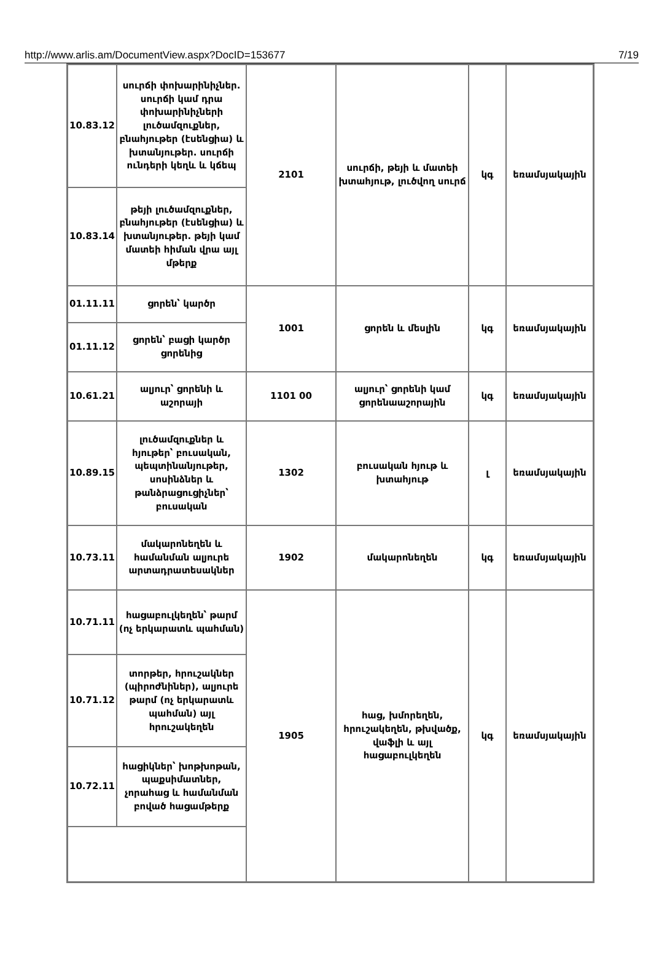http://www.arlis.am/DocumentView.aspx?DocID=153677 7/19
| 10.83.12 | սուրճի փոխարինիչներ. սուրճի կամ դրա փոխարինիչների լուծամզուքներ, բնահյութեր (էսենցիա) և խտանյութեր. սուրճի ունդերի կեղև և կճեպ | 2101 | սուրճի, թեյի և մատեի խտահյութ, լուծվող սուրճ | կգ | եռամսյակային |
| 10.83.14 | թեյի լուծամզուքներ, բնահյութեր (էսենցիա) և խտանյութեր. թեյի կամ մատեի հիման վրա այլ մթերք | | | | |
| 01.11.11 | ցորեն՝ կարծր | 1001 | ցորեն և մեսլին | կգ | եռամսյակային |
| 01.11.12 | ցորեն՝ բացի կարծր ցորենից | | | | |
| 10.61.21 | ալյուր՝ ցորենի և աշորայի | 1101 00 | ալյուր՝ ցորենի կամ ցորենաաշորային | կգ | եռամսյակային |
| 10.89.15 | լուծամզուքներ և հյութեր՝ բուսական, պեպտինանյութեր, սոսինձներ և թանձրացուցիչներ՝ բուսական | 1302 | բուսական հյութ և խտահյութ | լ | եռամսյակային |
| 10.73.11 | մակարոնեղեն և համանման ալյուրե արտադրատեսակներ | 1902 | մակարոնեղեն | կգ | եռամսյակային |
| 10.71.11 | հացաբուլկեղեն՝ թարմ (ոչ երկարատև պահման) | 1905 | հաց, խմորեղեն, հրուշակեղեն, թխվածք, վաֆլի և այլ հացաբուլկեղեն | կգ | եռամսյակային |
| 10.71.12 | տորթեր, հրուշակներ (պիրոժնիներ), ալյուրե թարմ (ոչ երկարատև պահման) այլ հրուշակեղեն | | | | |
| 10.72.11 | հացիկներ՝ խոթխոթան, պաքսիմատներ, չորահաց և համանման բոված հացամթերք | | | | |